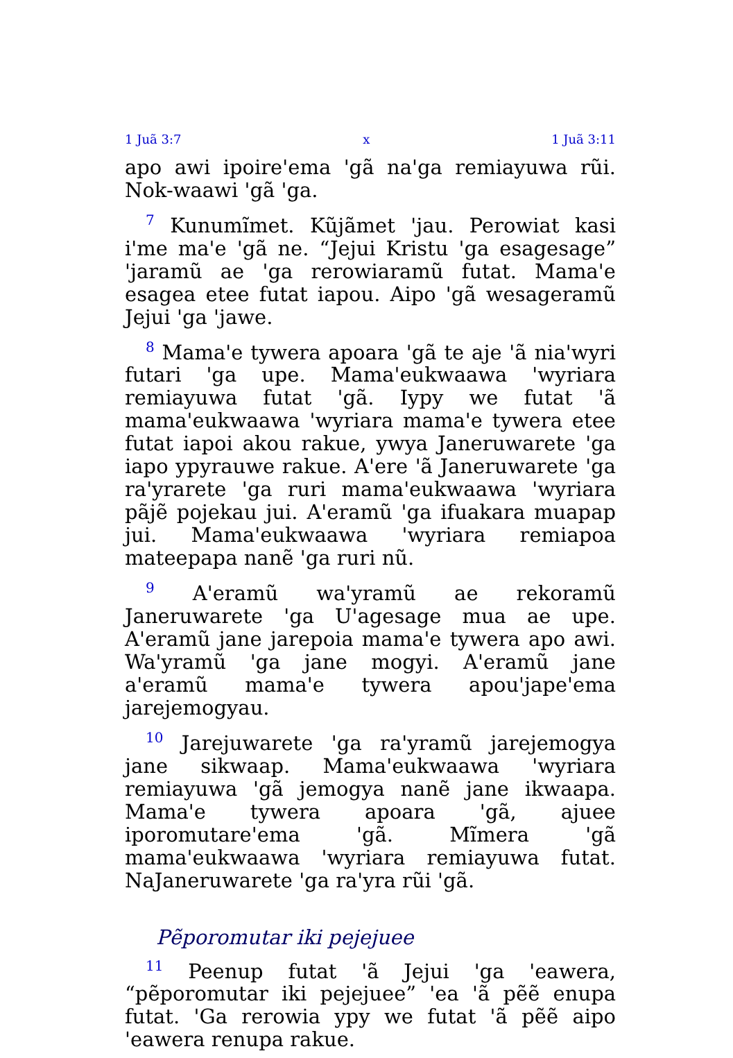1 Juã 3:7 x 1 Juã 3:11
apo awi ipoire'ema 'gã na'ga remiayuwa rũi. Nok-waawi 'gã 'ga.
<sup>7</sup> Kunumĩmet. Kũjãmet 'jau. Perowiat kasi i'me ma'e 'gã ne. “Jejui Kristu 'ga esagesage” 'jaramũ ae 'ga rerowiaramũ futat. Mama'e esagea etee futat iapou. Aipo 'gã wesageramũ Jejui 'ga 'jawe.
<sup>8</sup> Mama'e tywera apoara 'gã te aje 'ã nia'wyri futari 'ga upe. Mama'eukwaawa 'wyriara remiayuwa futat 'gã. Iypy we futat 'ã mama'eukwaawa 'wyriara mama'e tywera etee futat iapoi akou rakue, ywya Janeruwarete 'ga iapo ypyrauwe rakue. A'ere 'ã Janeruwarete 'ga ra'yrarete 'ga ruri mama'eukwaawa 'wyriara pãjẽ pojekau jui. A'eramũ 'ga ifuakara muapap jui. Mama'eukwaawa 'wyriara remiapoa mateepapa nanẽ 'ga ruri nũ.
<sup>9</sup> A'eramũ wa'yramũ ae rekoramũ Janeruwarete 'ga U'agesage mua ae upe. A'eramũ jane jarepoia mama'e tywera apo awi. Wa'yramũ 'ga jane mogyi. A'eramũ jane a'eramũ mama'e tywera apou'jape'ema jarejemogyau.
<sup>10</sup> Jarejuwarete 'ga ra'yramũ jarejemogya jane sikwaap. Mama'eukwaawa 'wyriara remiayuwa 'gã jemogya nanẽ jane ikwaapa. Mama'e tywera apoara 'gã, ajuee iporomutare'ema 'gã. Mĩmera 'gã mama'eukwaawa 'wyriara remiayuwa futat. NaJaneruwarete 'ga ra'yra rũi 'gã.
Pẽporomutar iki pejejuee
<sup>11</sup> Peenup futat 'ã Jejui 'ga 'eawera, “pẽporomutar iki pejejuee” 'ea 'ã pẽẽ enupa futat. 'Ga rerowia ypy we futat 'ã pẽẽ aipo 'eawera renupa rakue.